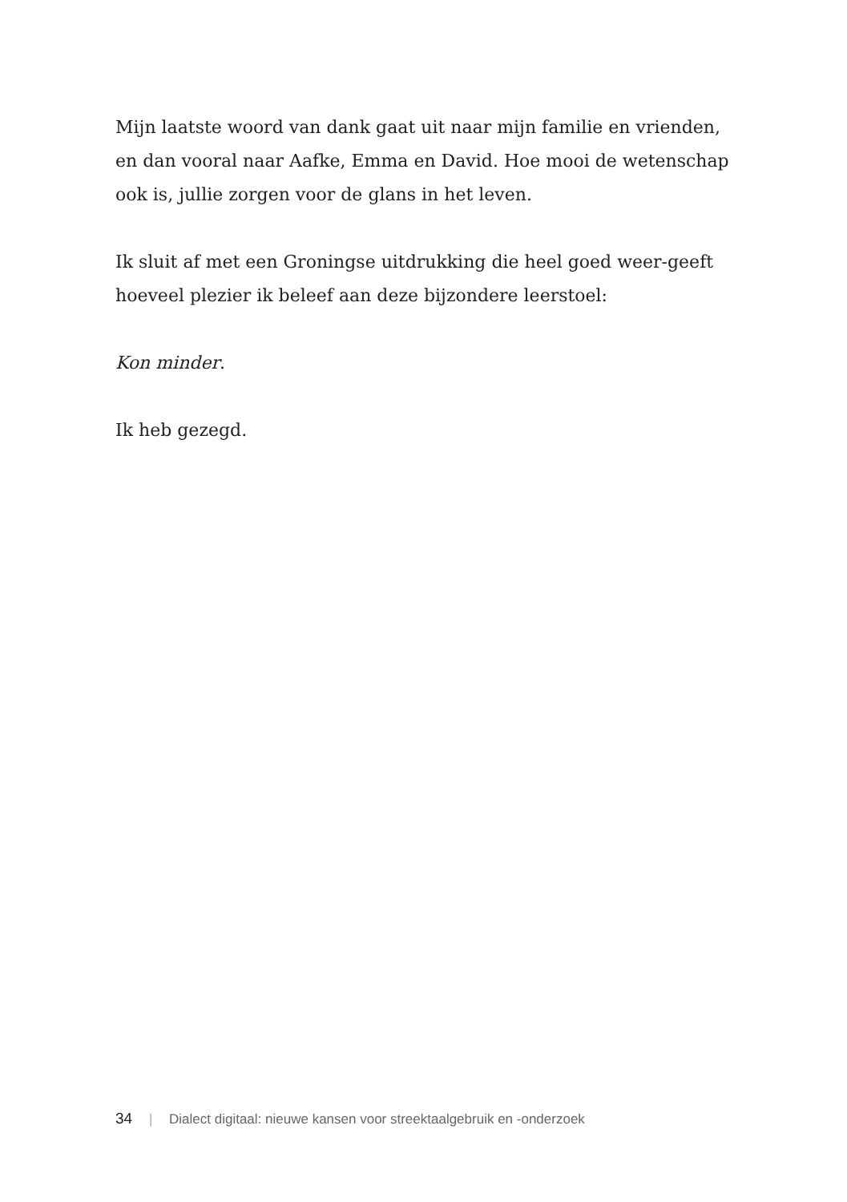Mijn laatste woord van dank gaat uit naar mijn familie en vrienden, en dan vooral naar Aafke, Emma en David. Hoe mooi de wetenschap ook is, jullie zorgen voor de glans in het leven.
Ik sluit af met een Groningse uitdrukking die heel goed weer-geeft hoeveel plezier ik beleef aan deze bijzondere leerstoel:
Kon minder.
Ik heb gezegd.
34 | Dialect digitaal: nieuwe kansen voor streektaalgebruik en -onderzoek